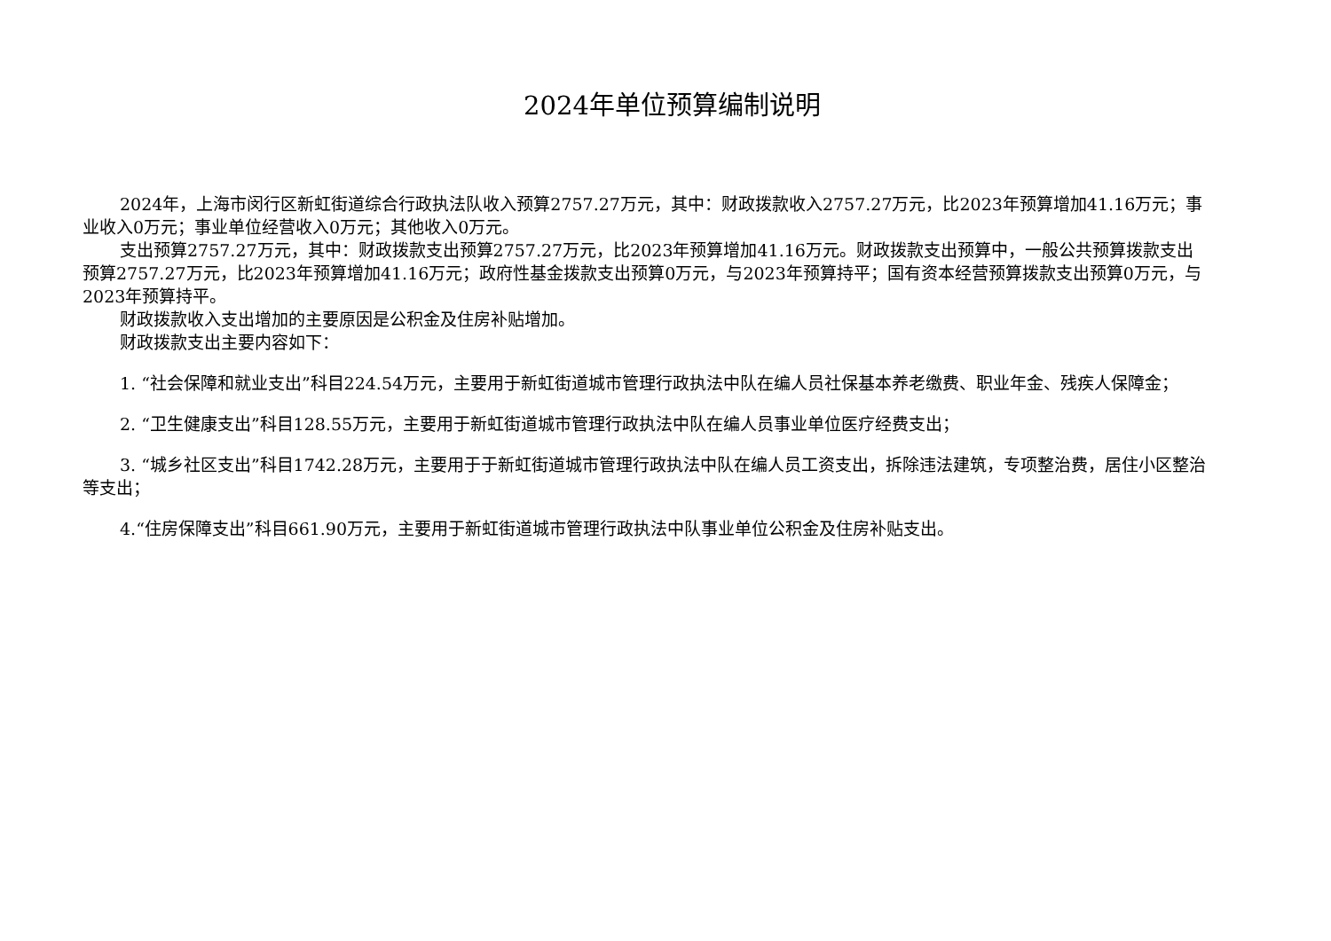2024年单位预算编制说明
2024年，上海市闵行区新虹街道综合行政执法队收入预算2757.27万元，其中：财政拨款收入2757.27万元，比2023年预算增加41.16万元；事业收入0万元；事业单位经营收入0万元；其他收入0万元。
支出预算2757.27万元，其中：财政拨款支出预算2757.27万元，比2023年预算增加41.16万元。财政拨款支出预算中，一般公共预算拨款支出预算2757.27万元，比2023年预算增加41.16万元；政府性基金拨款支出预算0万元，与2023年预算持平；国有资本经营预算拨款支出预算0万元，与2023年预算持平。
财政拨款收入支出增加的主要原因是公积金及住房补贴增加。
财政拨款支出主要内容如下：
1. “社会保障和就业支出”科目224.54万元，主要用于新虹街道城市管理行政执法中队在编人员社保基本养老缴费、职业年金、残疾人保障金；
2. “卫生健康支出”科目128.55万元，主要用于新虹街道城市管理行政执法中队在编人员事业单位医疗经费支出；
3. “城乡社区支出”科目1742.28万元，主要用于于新虹街道城市管理行政执法中队在编人员工资支出，拆除违法建筑，专项整治费，居住小区整治等支出；
4.“住房保障支出”科目661.90万元，主要用于新虹街道城市管理行政执法中队事业单位公积金及住房补贴支出。